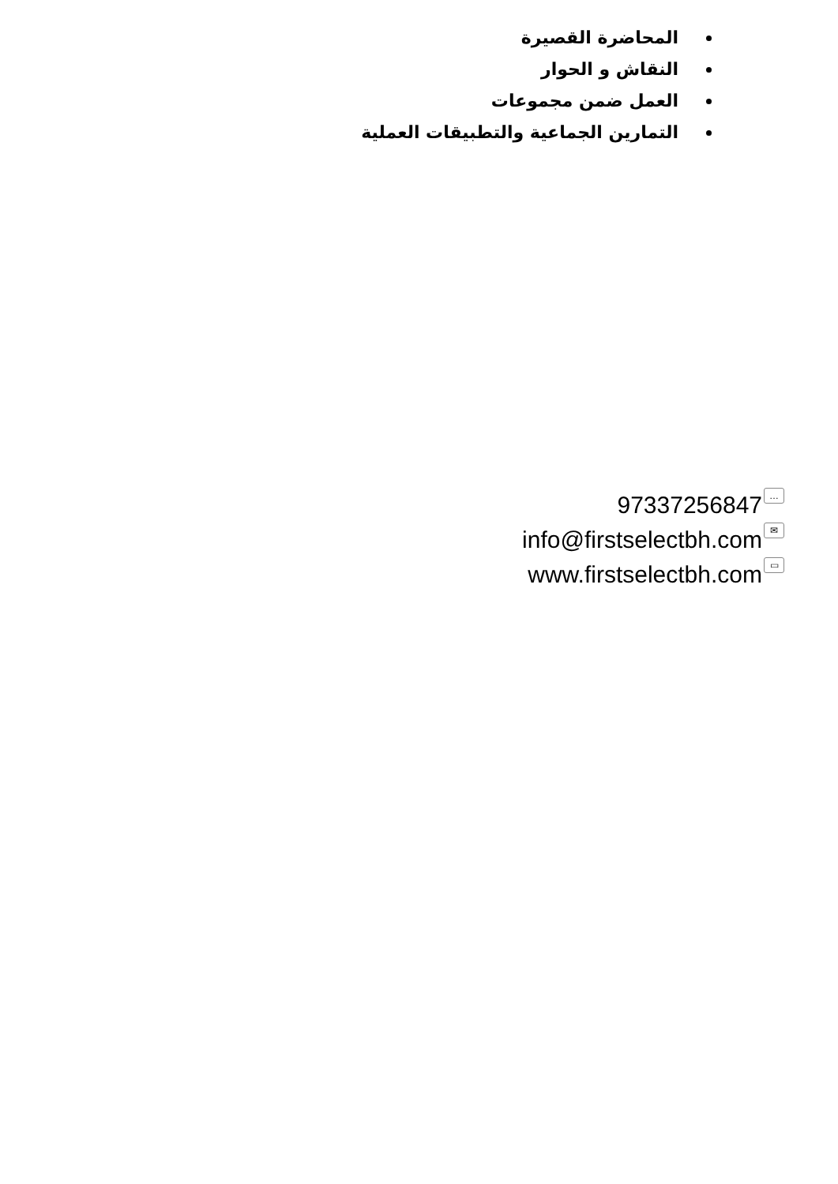المحاضرة القصيرة
النقاش و الحوار
العمل ضمن مجموعات
التمارين الجماعية والتطبيقات العملية
97337256847 …
info@firstselectbh.com ✉
www.firstselectbh.com ▭